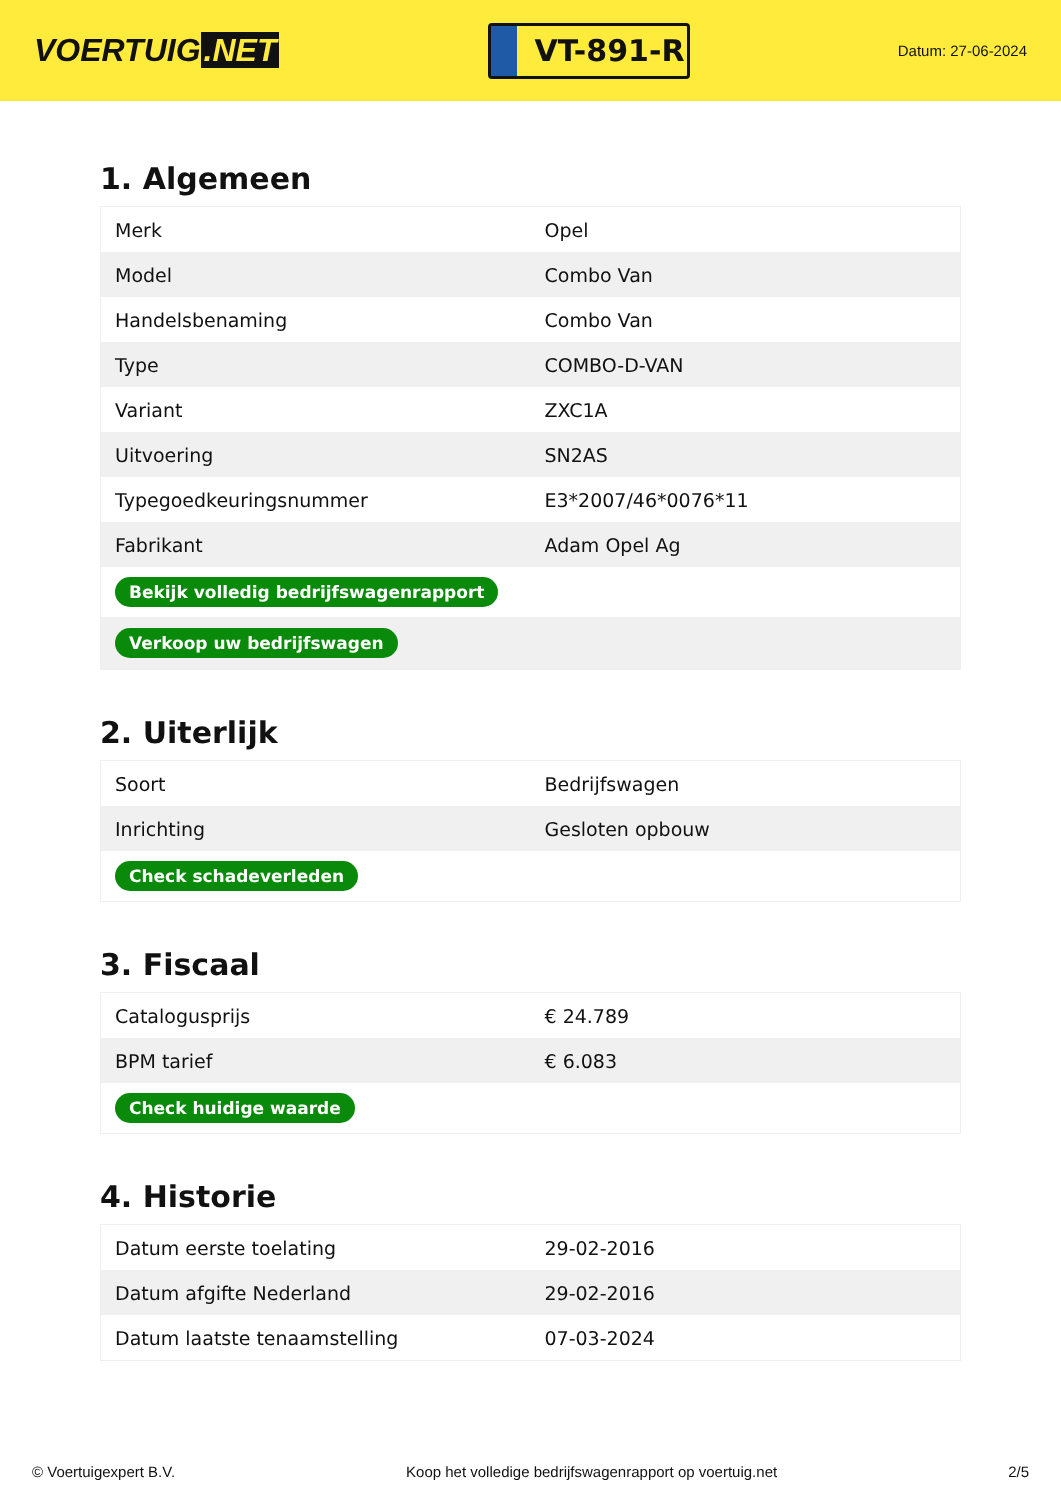VOERTUIG.NET
VT-891-R
Datum: 27-06-2024
1. Algemeen
| Merk | Opel |
| Model | Combo Van |
| Handelsbenaming | Combo Van |
| Type | COMBO-D-VAN |
| Variant | ZXC1A |
| Uitvoering | SN2AS |
| Typegoedkeuringsnummer | E3*2007/46*0076*11 |
| Fabrikant | Adam Opel Ag |
| Bekijk volledig bedrijfswagenrapport | |
| Verkoop uw bedrijfswagen | |
2. Uiterlijk
| Soort | Bedrijfswagen |
| Inrichting | Gesloten opbouw |
| Check schadeverleden | |
3. Fiscaal
| Catalogusprijs | € 24.789 |
| BPM tarief | € 6.083 |
| Check huidige waarde | |
4. Historie
| Datum eerste toelating | 29-02-2016 |
| Datum afgifte Nederland | 29-02-2016 |
| Datum laatste tenaamstelling | 07-03-2024 |
© Voertuigexpert B.V. Koop het volledige bedrijfswagenrapport op voertuig.net 2/5